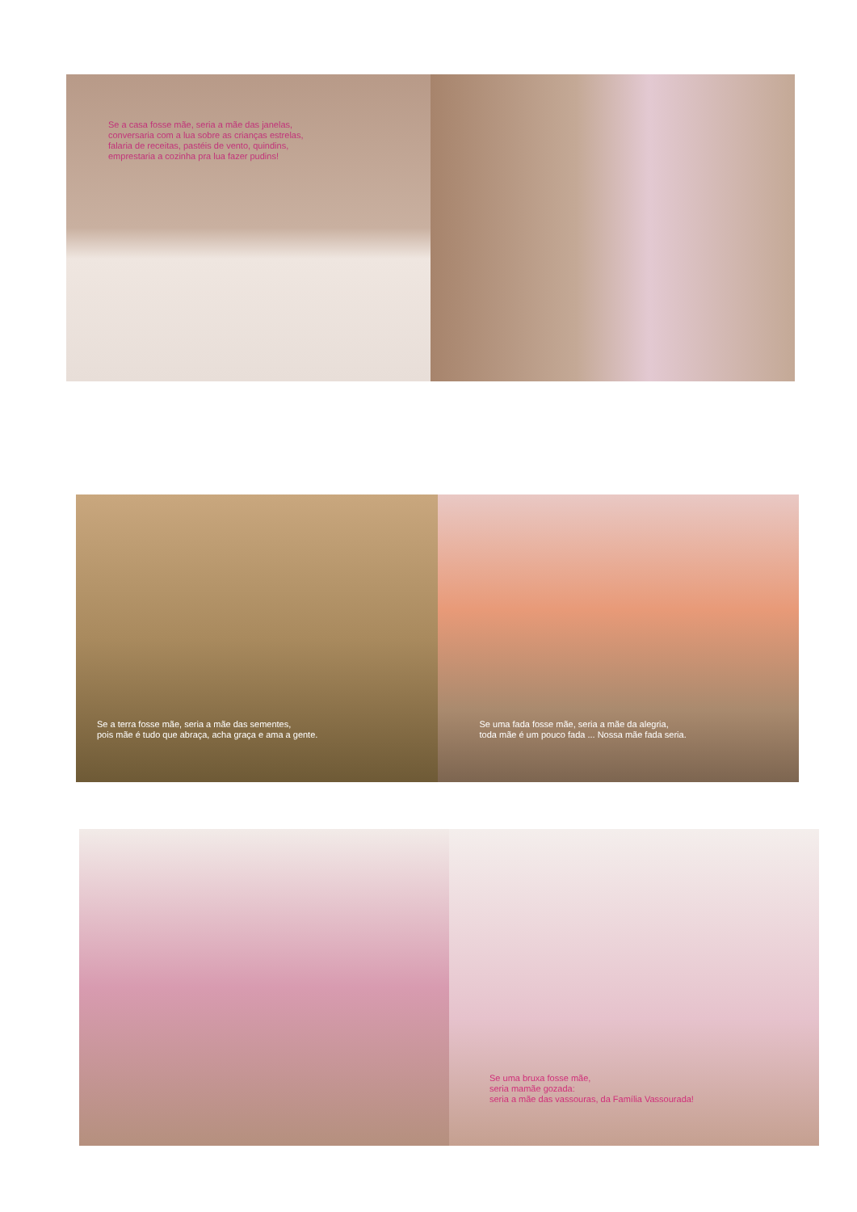Se a casa fosse mãe, seria a mãe das janelas,
conversaria com a lua sobre as crianças estrelas,
falaria de receitas, pastéis de vento, quindins,
emprestaria a cozinha pra lua fazer pudins!
Se a terra fosse mãe, seria a mãe das sementes,
pois mãe é tudo que abraça, acha graça e ama a gente.
Se uma fada fosse mãe, seria a mãe da alegria,
toda mãe é um pouco fada ... Nossa mãe fada seria.
Se uma bruxa fosse mãe,
seria mamãe gozada:
seria a mãe das vassouras, da Família Vassourada!